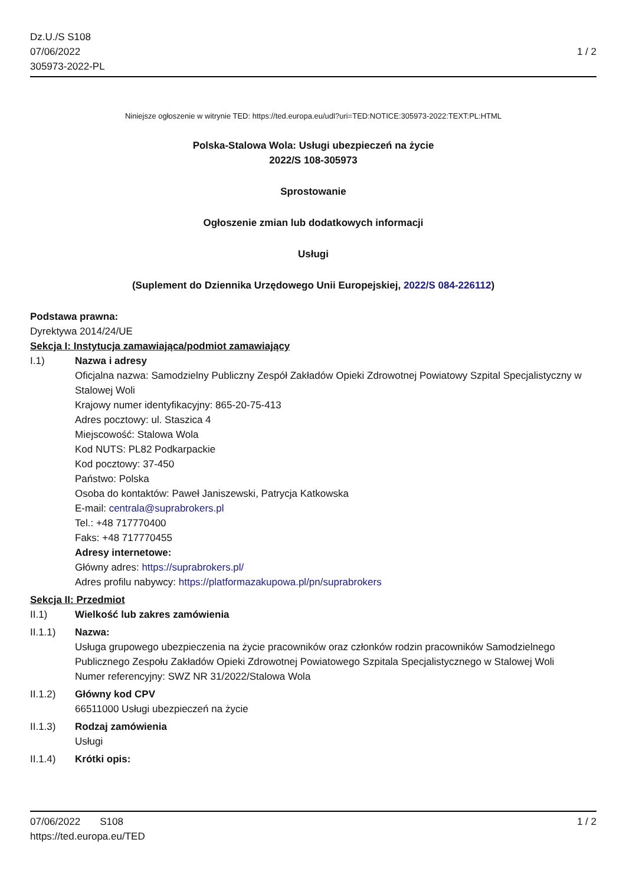Dz.U./S S108
07/06/2022
305973-2022-PL
1 / 2
Niniejsze ogłoszenie w witrynie TED: https://ted.europa.eu/udl?uri=TED:NOTICE:305973-2022:TEXT:PL:HTML
Polska-Stalowa Wola: Usługi ubezpieczeń na życie
2022/S 108-305973
Sprostowanie
Ogłoszenie zmian lub dodatkowych informacji
Usługi
(Suplement do Dziennika Urzędowego Unii Europejskiej, 2022/S 084-226112)
Podstawa prawna:
Dyrektywa 2014/24/UE
Sekcja I: Instytucja zamawiająca/podmiot zamawiający
I.1) Nazwa i adresy
Oficjalna nazwa: Samodzielny Publiczny Zespół Zakładów Opieki Zdrowotnej Powiatowy Szpital Specjalistyczny w Stalowej Woli
Krajowy numer identyfikacyjny: 865-20-75-413
Adres pocztowy: ul. Staszica 4
Miejscowość: Stalowa Wola
Kod NUTS: PL82 Podkarpackie
Kod pocztowy: 37-450
Państwo: Polska
Osoba do kontaktów: Paweł Janiszewski, Patrycja Katkowska
E-mail: centrala@suprabrokers.pl
Tel.: +48 717770400
Faks: +48 717770455
Adresy internetowe:
Główny adres: https://suprabrokers.pl/
Adres profilu nabywcy: https://platformazakupowa.pl/pn/suprabrokers
Sekcja II: Przedmiot
II.1) Wielkość lub zakres zamówienia
II.1.1) Nazwa:
Usługa grupowego ubezpieczenia na życie pracowników oraz członków rodzin pracowników Samodzielnego Publicznego Zespołu Zakładów Opieki Zdrowotnej Powiatowego Szpitala Specjalistycznego w Stalowej Woli
Numer referencyjny: SWZ NR 31/2022/Stalowa Wola
II.1.2) Główny kod CPV
66511000 Usługi ubezpieczeń na życie
II.1.3) Rodzaj zamówienia
Usługi
II.1.4) Krótki opis:
07/06/2022 S108 1 / 2
https://ted.europa.eu/TED